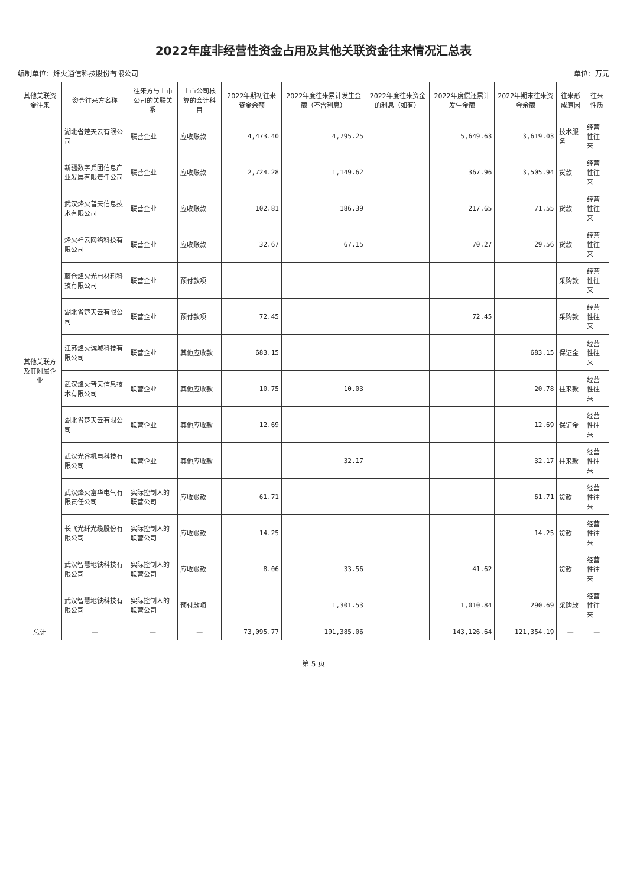2022年度非经营性资金占用及其他关联资金往来情况汇总表
编制单位：烽火通信科技股份有限公司 单位：万元
| 其他关联资金往来 | 资金往来方名称 | 往来方与上市公司的关联关系 | 上市公司核算的会计科目 | 2022年期初往来资金余额 | 2022年度往来累计发生金额（不含利息） | 2022年度往来资金的利息（如有） | 2022年度偿还累计发生金额 | 2022年期末往来资金余额 | 往来形成原因 | 往来性质 |
| --- | --- | --- | --- | --- | --- | --- | --- | --- | --- | --- |
| 其他关联方及其附属企业 | 湖北省楚天云有限公司 | 联营企业 | 应收账款 | 4,473.40 | 4,795.25 | | 5,649.63 | 3,619.03 | 技术服务 | 经营性往来 |
| | 新疆数字兵团信息产业发展有限责任公司 | 联营企业 | 应收账款 | 2,724.28 | 1,149.62 | | 367.96 | 3,505.94 | 货款 | 经营性往来 |
| | 武汉烽火普天信息技术有限公司 | 联营企业 | 应收账款 | 102.81 | 186.39 | | 217.65 | 71.55 | 货款 | 经营性往来 |
| | 烽火祥云网络科技有限公司 | 联营企业 | 应收账款 | 32.67 | 67.15 | | 70.27 | 29.56 | 货款 | 经营性往来 |
| | 藤仓烽火光电材料科技有限公司 | 联营企业 | 预付款项 | | | | | | 采购款 | 经营性往来 |
| | 湖北省楚天云有限公司 | 联营企业 | 预付款项 | 72.45 | | | 72.45 | | 采购款 | 经营性往来 |
| | 江苏烽火诚城科技有限公司 | 联营企业 | 其他应收款 | 683.15 | | | | 683.15 | 保证金 | 经营性往来 |
| | 武汉烽火普天信息技术有限公司 | 联营企业 | 其他应收款 | 10.75 | 10.03 | | | 20.78 | 往来款 | 经营性往来 |
| | 湖北省楚天云有限公司 | 联营企业 | 其他应收款 | 12.69 | | | | 12.69 | 保证金 | 经营性往来 |
| | 武汉光谷机电科技有限公司 | 联营企业 | 其他应收款 | | 32.17 | | | 32.17 | 往来款 | 经营性往来 |
| | 武汉烽火富华电气有限责任公司 | 实际控制人的联营公司 | 应收账款 | 61.71 | | | | 61.71 | 货款 | 经营性往来 |
| | 长飞光纤光缆股份有限公司 | 实际控制人的联营公司 | 应收账款 | 14.25 | | | | 14.25 | 货款 | 经营性往来 |
| | 武汉智慧地铁科技有限公司 | 实际控制人的联营公司 | 应收账款 | 8.06 | 33.56 | | 41.62 | | 货款 | 经营性往来 |
| | 武汉智慧地铁科技有限公司 | 实际控制人的联营公司 | 预付款项 | | 1,301.53 | | 1,010.84 | 290.69 | 采购款 | 经营性往来 |
| 总计 | — | — | — | 73,095.77 | 191,385.06 | | 143,126.64 | 121,354.19 | — | — |
第 5 页